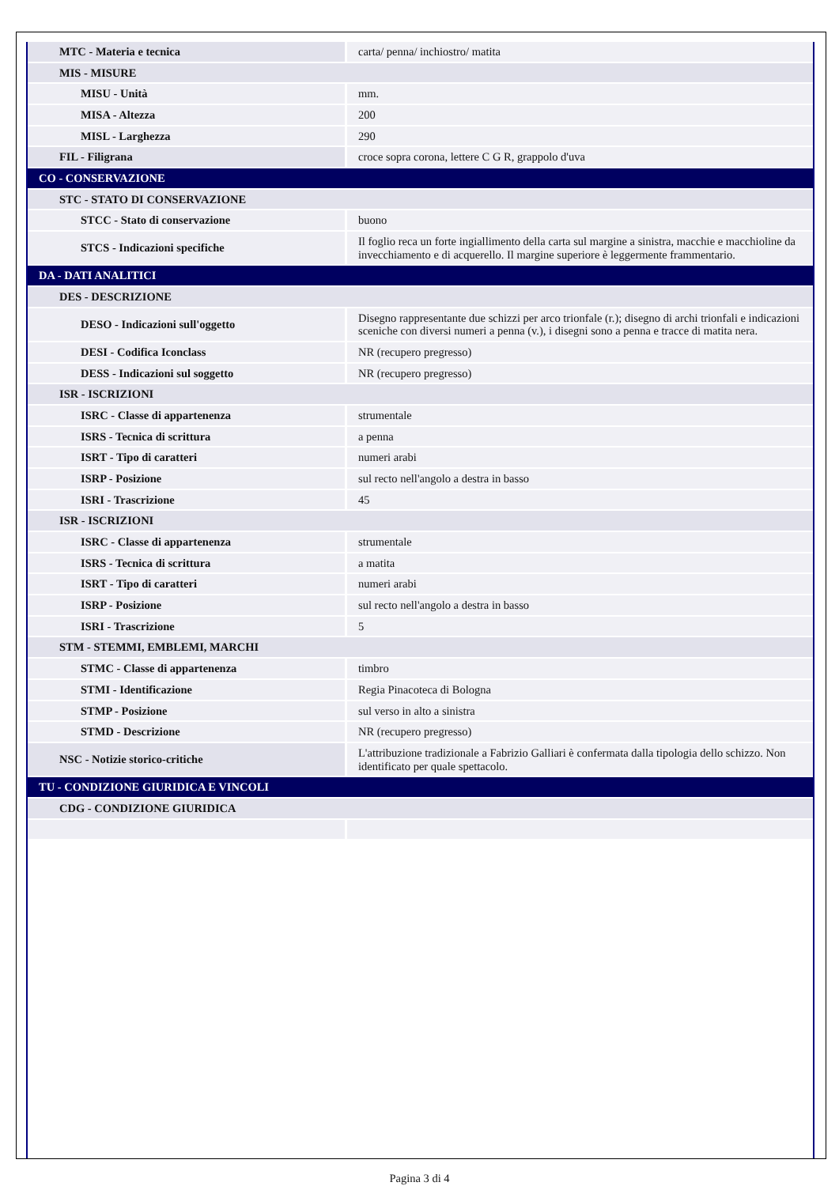| MTC - Materia e tecnica | carta/ penna/ inchiostro/ matita |
| MIS - MISURE | |
| MISU - Unità | mm. |
| MISA - Altezza | 200 |
| MISL - Larghezza | 290 |
| FIL - Filigrana | croce sopra corona, lettere C G R, grappolo d'uva |
| CO - CONSERVAZIONE | |
| STC - STATO DI CONSERVAZIONE | |
| STCC - Stato di conservazione | buono |
| STCS - Indicazioni specifiche | Il foglio reca un forte ingiallimento della carta sul margine a sinistra, macchie e macchioline da invecchiamento e di acquerello. Il margine superiore è leggermente frammentario. |
| DA - DATI ANALITICI | |
| DES - DESCRIZIONE | |
| DESO - Indicazioni sull'oggetto | Disegno rappresentante due schizzi per arco trionfale (r.); disegno di archi trionfali e indicazioni sceniche con diversi numeri a penna (v.), i disegni sono a penna e tracce di matita nera. |
| DESI - Codifica Iconclass | NR (recupero pregresso) |
| DESS - Indicazioni sul soggetto | NR (recupero pregresso) |
| ISR - ISCRIZIONI | |
| ISRC - Classe di appartenenza | strumentale |
| ISRS - Tecnica di scrittura | a penna |
| ISRT - Tipo di caratteri | numeri arabi |
| ISRP - Posizione | sul recto nell'angolo a destra in basso |
| ISRI - Trascrizione | 45 |
| ISR - ISCRIZIONI | |
| ISRC - Classe di appartenenza | strumentale |
| ISRS - Tecnica di scrittura | a matita |
| ISRT - Tipo di caratteri | numeri arabi |
| ISRP - Posizione | sul recto nell'angolo a destra in basso |
| ISRI - Trascrizione | 5 |
| STM - STEMMI, EMBLEMI, MARCHI | |
| STMC - Classe di appartenenza | timbro |
| STMI - Identificazione | Regia Pinacoteca di Bologna |
| STMP - Posizione | sul verso in alto a sinistra |
| STMD - Descrizione | NR (recupero pregresso) |
| NSC - Notizie storico-critiche | L'attribuzione tradizionale a Fabrizio Galliari è confermata dalla tipologia dello schizzo. Non identificato per quale spettacolo. |
| TU - CONDIZIONE GIURIDICA E VINCOLI | |
| CDG - CONDIZIONE GIURIDICA | |
Pagina 3 di 4